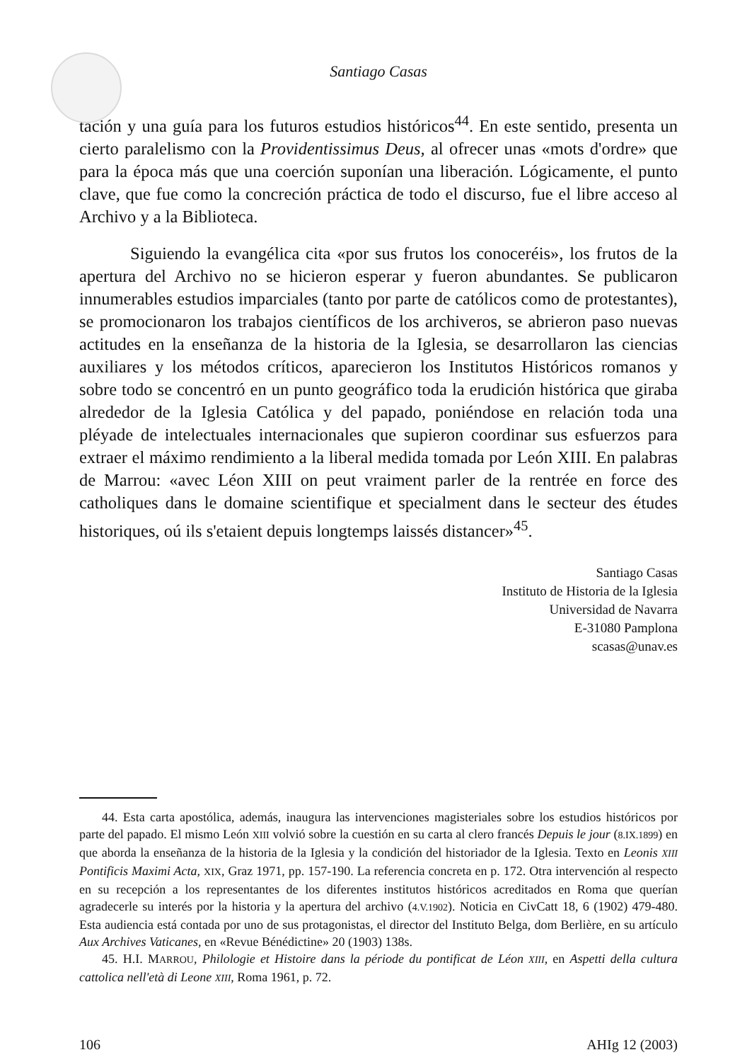Santiago Casas
tación y una guía para los futuros estudios históricos<sup>44</sup>. En este sentido, presenta un cierto paralelismo con la Providentissimus Deus, al ofrecer unas «mots d'ordre» que para la época más que una coerción suponían una liberación. Lógicamente, el punto clave, que fue como la concreción práctica de todo el discurso, fue el libre acceso al Archivo y a la Biblioteca.
Siguiendo la evangélica cita «por sus frutos los conoceréis», los frutos de la apertura del Archivo no se hicieron esperar y fueron abundantes. Se publicaron innumerables estudios imparciales (tanto por parte de católicos como de protestantes), se promocionaron los trabajos científicos de los archiveros, se abrieron paso nuevas actitudes en la enseñanza de la historia de la Iglesia, se desarrollaron las ciencias auxiliares y los métodos críticos, aparecieron los Institutos Históricos romanos y sobre todo se concentró en un punto geográfico toda la erudición histórica que giraba alrededor de la Iglesia Católica y del papado, poniéndose en relación toda una pléyade de intelectuales internacionales que supieron coordinar sus esfuerzos para extraer el máximo rendimiento a la liberal medida tomada por León XIII. En palabras de Marrou: «avec Léon XIII on peut vraiment parler de la rentrée en force des catholiques dans le domaine scientifique et specialment dans le secteur des études historiques, oú ils s'etaient depuis longtemps laissés distancer»<sup>45</sup>.
Santiago Casas
Instituto de Historia de la Iglesia
Universidad de Navarra
E-31080 Pamplona
scasas@unav.es
44. Esta carta apostólica, además, inaugura las intervenciones magisteriales sobre los estudios históricos por parte del papado. El mismo León XIII volvió sobre la cuestión en su carta al clero francés Depuis le jour (8.IX.1899) en que aborda la enseñanza de la historia de la Iglesia y la condición del historiador de la Iglesia. Texto en Leonis XIII Pontificis Maximi Acta, XIX, Graz 1971, pp. 157-190. La referencia concreta en p. 172. Otra intervención al respecto en su recepción a los representantes de los diferentes institutos históricos acreditados en Roma que querían agradecerle su interés por la historia y la apertura del archivo (4.V.1902). Noticia en CivCatt 18, 6 (1902) 479-480. Esta audiencia está contada por uno de sus protagonistas, el director del Instituto Belga, dom Berlière, en su artículo Aux Archives Vaticanes, en «Revue Bénédictine» 20 (1903) 138s.
45. H.I. MARROU, Philologie et Histoire dans la période du pontificat de Léon XIII, en Aspetti della cultura cattolica nell'età di Leone XIII, Roma 1961, p. 72.
106 AHIg 12 (2003)